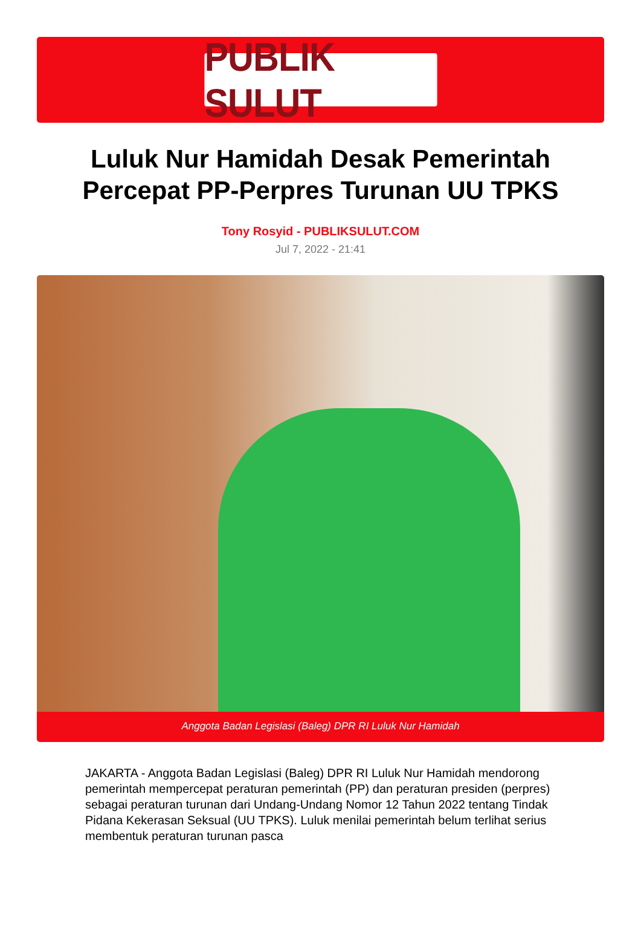PUBLIK SULUT
Luluk Nur Hamidah Desak Pemerintah Percepat PP-Perpres Turunan UU TPKS
Tony Rosyid - PUBLIKSULUT.COM
Jul 7, 2022 - 21:41
Anggota Badan Legislasi (Baleg) DPR RI Luluk Nur Hamidah
JAKARTA - Anggota Badan Legislasi (Baleg) DPR RI Luluk Nur Hamidah mendorong pemerintah mempercepat peraturan pemerintah (PP) dan peraturan presiden (perpres) sebagai peraturan turunan dari Undang-Undang Nomor 12 Tahun 2022 tentang Tindak Pidana Kekerasan Seksual (UU TPKS). Luluk menilai pemerintah belum terlihat serius membentuk peraturan turunan pasca